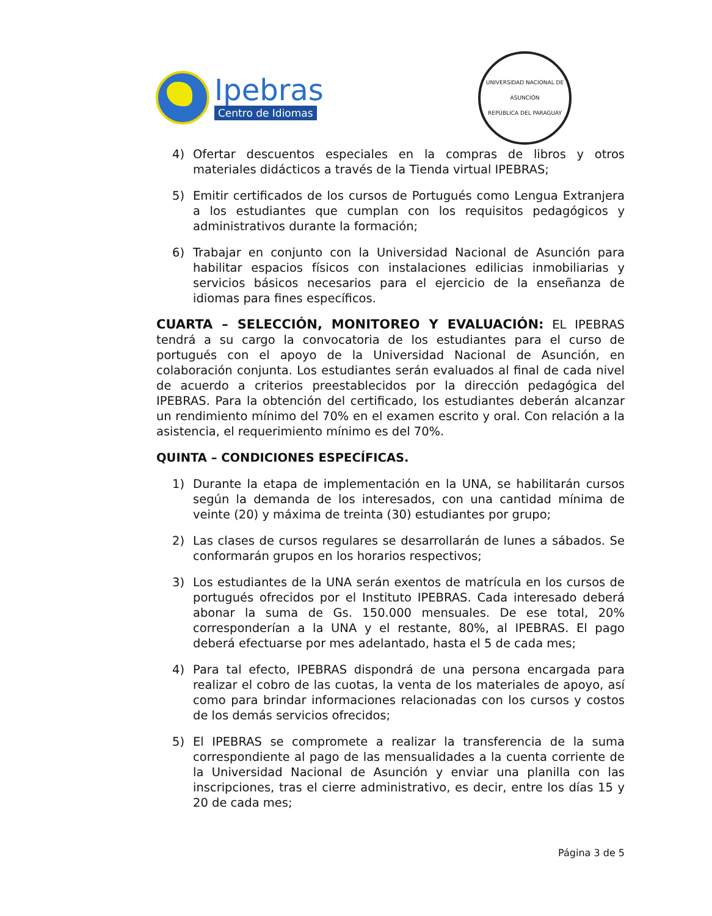Ipebras
Centro de Idiomas
UNIVERSIDAD NACIONAL DE ASUNCIÓN
REPÚBLICA DEL PARAGUAY
4) Ofertar descuentos especiales en la compras de libros y otros materiales didácticos a través de la Tienda virtual IPEBRAS;
5) Emitir certificados de los cursos de Portugués como Lengua Extranjera a los estudiantes que cumplan con los requisitos pedagógicos y administrativos durante la formación;
6) Trabajar en conjunto con la Universidad Nacional de Asunción para habilitar espacios físicos con instalaciones edilicias inmobiliarias y servicios básicos necesarios para el ejercicio de la enseñanza de idiomas para fines específicos.
CUARTA – SELECCIÓN, MONITOREO Y EVALUACIÓN: EL IPEBRAS tendrá a su cargo la convocatoria de los estudiantes para el curso de portugués con el apoyo de la Universidad Nacional de Asunción, en colaboración conjunta. Los estudiantes serán evaluados al final de cada nivel de acuerdo a criterios preestablecidos por la dirección pedagógica del IPEBRAS. Para la obtención del certificado, los estudiantes deberán alcanzar un rendimiento mínimo del 70% en el examen escrito y oral. Con relación a la asistencia, el requerimiento mínimo es del 70%.
QUINTA – CONDICIONES ESPECÍFICAS.
1) Durante la etapa de implementación en la UNA, se habilitarán cursos según la demanda de los interesados, con una cantidad mínima de veinte (20) y máxima de treinta (30) estudiantes por grupo;
2) Las clases de cursos regulares se desarrollarán de lunes a sábados. Se conformarán grupos en los horarios respectivos;
3) Los estudiantes de la UNA serán exentos de matrícula en los cursos de portugués ofrecidos por el Instituto IPEBRAS. Cada interesado deberá abonar la suma de Gs. 150.000 mensuales. De ese total, 20% corresponderían a la UNA y el restante, 80%, al IPEBRAS. El pago deberá efectuarse por mes adelantado, hasta el 5 de cada mes;
4) Para tal efecto, IPEBRAS dispondrá de una persona encargada para realizar el cobro de las cuotas, la venta de los materiales de apoyo, así como para brindar informaciones relacionadas con los cursos y costos de los demás servicios ofrecidos;
5) El IPEBRAS se compromete a realizar la transferencia de la suma correspondiente al pago de las mensualidades a la cuenta corriente de la Universidad Nacional de Asunción y enviar una planilla con las inscripciones, tras el cierre administrativo, es decir, entre los días 15 y 20 de cada mes;
Página 3 de 5